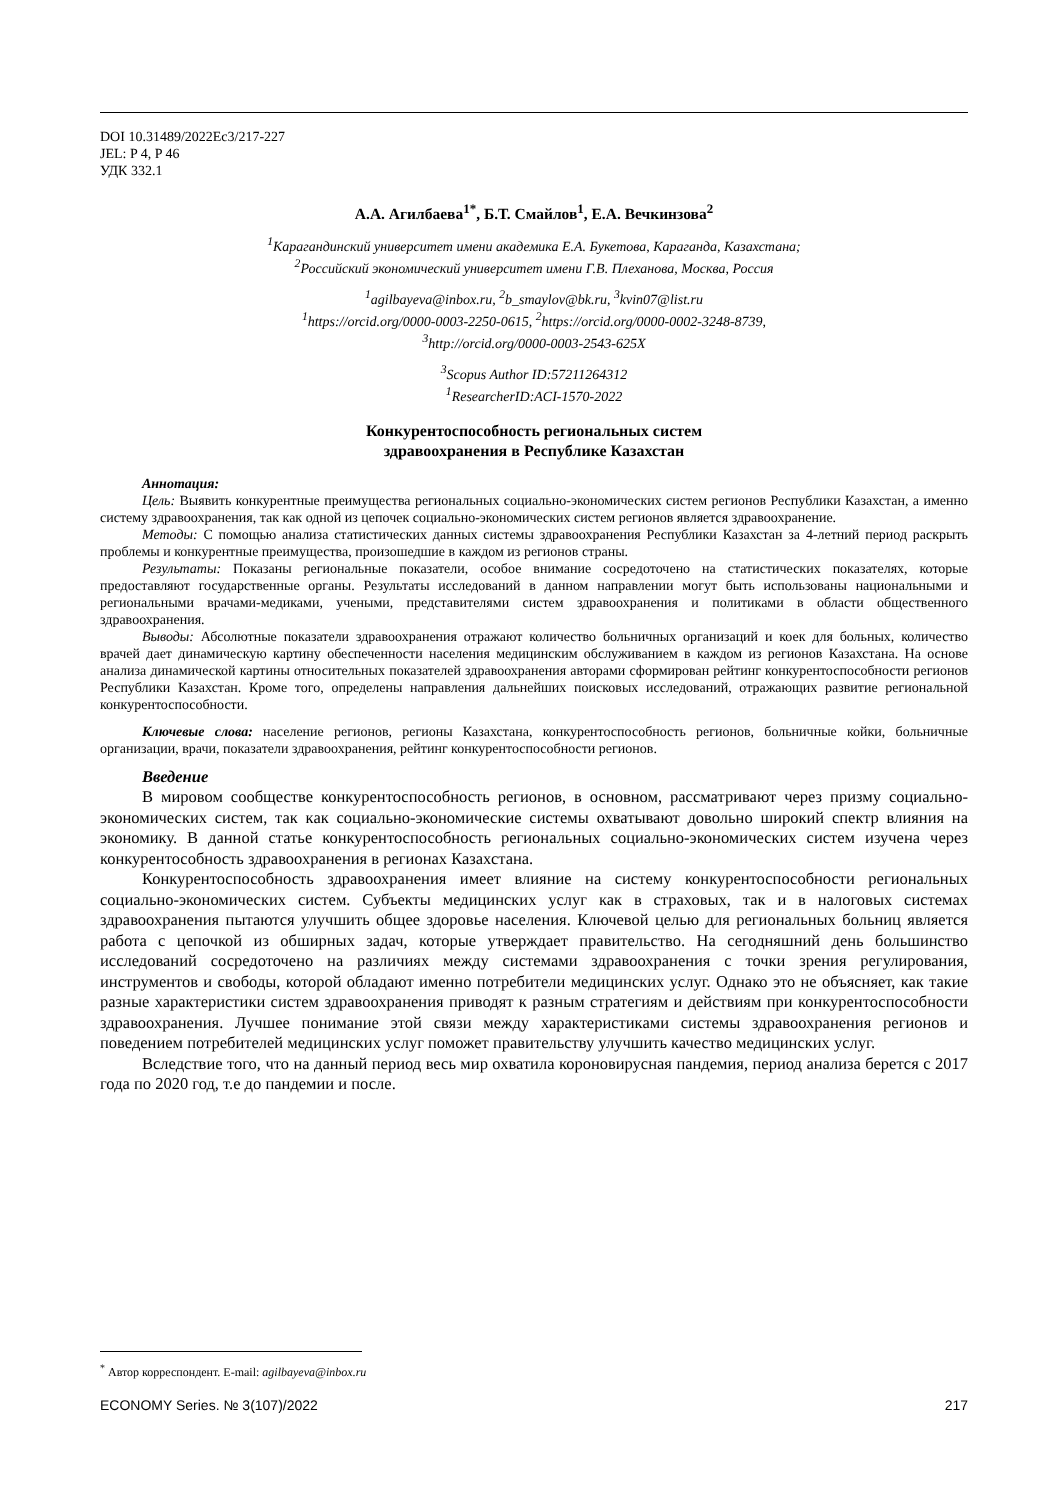DOI 10.31489/2022Ec3/217-227
JEL: P 4, P 46
УДК 332.1
А.А. Агилбаева<sup>1*</sup>, Б.Т. Смайлов<sup>1</sup>, Е.А. Вечкинзова<sup>2</sup>
<sup>1</sup> Карагандинский университет имени академика Е.А. Букетова, Караганда, Казахстана;
<sup>2</sup> Российский экономический университет имени Г.В. Плеханова, Москва, Россия
<sup>1</sup> agilbayeva@inbox.ru, <sup>2</sup>b_smaylov@bk.ru, <sup>3</sup>kvin07@list.ru
<sup>1</sup> https://orcid.org/0000-0003-2250-0615, <sup>2</sup>https://orcid.org/0000-0002-3248-8739,
<sup>3</sup> http://orcid.org/0000-0003-2543-625X
<sup>3</sup> Scopus Author ID:57211264312
<sup>1</sup> ResearcherID:ACI-1570-2022
Конкурентоспособность региональных систем
здравоохранения в Республике Казахстан
Аннотация:
Цель: Выявить конкурентные преимущества региональных социально-экономических систем регионов Республики Казахстан, а именно систему здравоохранения, так как одной из цепочек социально-экономических систем регионов является здравоохранение.
Методы: С помощью анализа статистических данных системы здравоохранения Республики Казахстан за 4-летний период раскрыть проблемы и конкурентные преимущества, произошедшие в каждом из регионов страны.
Результаты: Показаны региональные показатели, особое внимание сосредоточено на статистических показателях, которые предоставляют государственные органы. Результаты исследований в данном направлении могут быть использованы национальными и региональными врачами-медиками, учеными, представителями систем здравоохранения и политиками в области общественного здравоохранения.
Выводы: Абсолютные показатели здравоохранения отражают количество больничных организаций и коек для больных, количество врачей дает динамическую картину обеспеченности населения медицинским обслуживанием в каждом из регионов Казахстана. На основе анализа динамической картины относительных показателей здравоохранения авторами сформирован рейтинг конкурентоспособности регионов Республики Казахстан. Кроме того, определены направления дальнейших поисковых исследований, отражающих развитие региональной конкурентоспособности.
Ключевые слова: население регионов, регионы Казахстана, конкурентоспособность регионов, больничные койки, больничные организации, врачи, показатели здравоохранения, рейтинг конкурентоспособности регионов.
Введение
В мировом сообществе конкурентоспособность регионов, в основном, рассматривают через призму социально-экономических систем, так как социально-экономические системы охватывают довольно широкий спектр влияния на экономику. В данной статье конкурентоспособность региональных социально-экономических систем изучена через конкурентособность здравоохранения в регионах Казахстана.
Конкурентоспособность здравоохранения имеет влияние на систему конкурентоспособности региональных социально-экономических систем. Субъекты медицинских услуг как в страховых, так и в налоговых системах здравоохранения пытаются улучшить общее здоровье населения. Ключевой целью для региональных больниц является работа с цепочкой из обширных задач, которые утверждает правительство. На сегодняшний день большинство исследований сосредоточено на различиях между системами здравоохранения с точки зрения регулирования, инструментов и свободы, которой обладают именно потребители медицинских услуг. Однако это не объясняет, как такие разные характеристики систем здравоохранения приводят к разным стратегиям и действиям при конкурентоспособности здравоохранения. Лучшее понимание этой связи между характеристиками системы здравоохранения регионов и поведением потребителей медицинских услуг поможет правительству улучшить качество медицинских услуг.
Вследствие того, что на данный период весь мир охватила короновирусная пандемия, период анализа берется с 2017 года по 2020 год, т.е до пандемии и после.
<sup>*</sup> Автор корреспондент. E-mail: agilbayeva@inbox.ru
ECONOMY Series. № 3(107)/2022 217